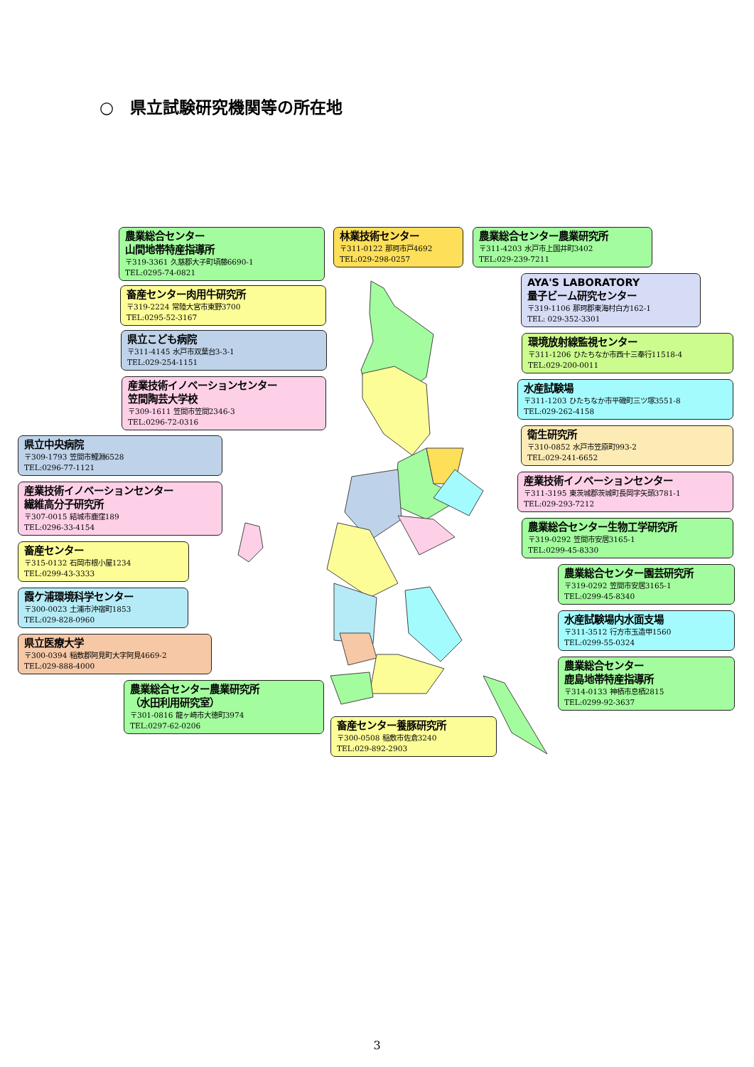○　県立試験研究機関等の所在地
農業総合センター
山間地帯特産指導所
〒319-3361 久慈郡大子町頃藤6690-1
TEL:0295-74-0821
畜産センター肉用牛研究所
〒319-2224 常陸大宮市東野3700
TEL:0295-52-3167
県立こども病院
〒311-4145 水戸市双葉台3-3-1
TEL:029-254-1151
産業技術イノベーションセンター
笠間陶芸大学校
〒309-1611 笠間市笠間2346-3
TEL:0296-72-0316
県立中央病院
〒309-1793 笠間市鯉淵6528
TEL:0296-77-1121
産業技術イノベーションセンター
繊維高分子研究所
〒307-0015 結城市鹿窪189
TEL:0296-33-4154
畜産センター
〒315-0132 石岡市根小屋1234
TEL:0299-43-3333
霞ケ浦環境科学センター
〒300-0023 土浦市沖宿町1853
TEL:029-828-0960
県立医療大学
〒300-0394 稲敷郡阿見町大字阿見4669-2
TEL:029-888-4000
農業総合センター農業研究所
（水田利用研究室）
〒301-0816 龍ヶ崎市大徳町3974
TEL:0297-62-0206
林業技術センター
〒311-0122 那珂市戸4692
TEL:029-298-0257
畜産センター養豚研究所
〒300-0508 稲敷市佐倉3240
TEL:029-892-2903
農業総合センター農業研究所
〒311-4203 水戸市上国井町3402
TEL:029-239-7211
AYA'S LABORATORY
量子ビーム研究センター
〒319-1106 那珂郡東海村白方162-1
TEL: 029-352-3301
環境放射線監視センター
〒311-1206 ひたちなか市西十三奉行11518-4
TEL:029-200-0011
水産試験場
〒311-1203 ひたちなか市平磯町三ツ塚3551-8
TEL:029-262-4158
衛生研究所
〒310-0852 水戸市笠原町993-2
TEL:029-241-6652
産業技術イノベーションセンター
〒311-3195 東茨城郡茨城町長岡字矢頭3781-1
TEL:029-293-7212
農業総合センター生物工学研究所
〒319-0292 笠間市安居3165-1
TEL:0299-45-8330
農業総合センター園芸研究所
〒319-0292 笠間市安居3165-1
TEL:0299-45-8340
水産試験場内水面支場
〒311-3512 行方市玉造甲1560
TEL:0299-55-0324
農業総合センター
鹿島地帯特産指導所
〒314-0133 神栖市息栖2815
TEL:0299-92-3637
3